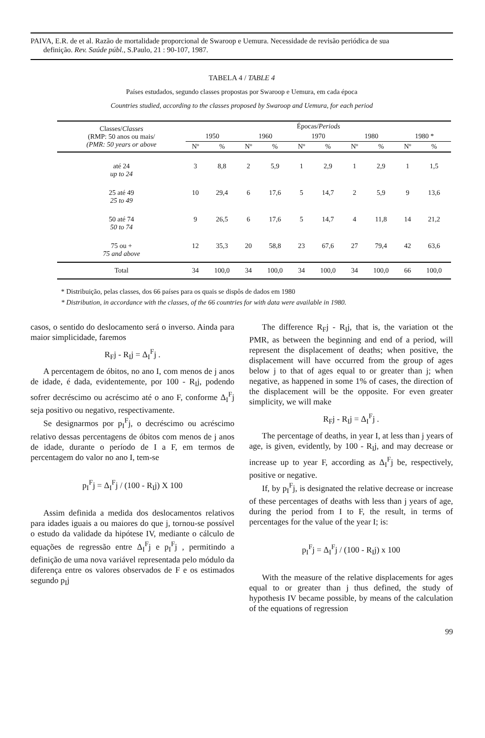PAIVA, E.R. de et al. Razão de mortalidade proporcional de Swaroop e Uemura. Necessidade de revisão periódica de sua
definição. Rev. Saúde públ., S.Paulo, 21 : 90-107, 1987.
TABELA 4 / TABLE 4
Países estudados, segundo classes propostas por Swaroop e Uemura, em cada época
Countries studied, according to the classes proposed by Swaroop and Uemura, for each period
| Classes/ Classes (RMP: 50 anos ou mais/ (PMR: 50 years or above | Épocas/ Periods | | | | | | | | | |
| --- | --- | --- | --- | --- | --- | --- | --- | --- | --- | --- |
| | 1950 | | 1960 | | 1970 | | 1980 | | 1980 * | |
| | Nº | % | Nº | % | Nº | % | Nº | % | Nº | % |
| até 24 up to 24 | 3 | 8,8 | 2 | 5,9 | 1 | 2,9 | 1 | 2,9 | 1 | 1,5 |
| 25 até 49 25 to 49 | 10 | 29,4 | 6 | 17,6 | 5 | 14,7 | 2 | 5,9 | 9 | 13,6 |
| 50 até 74 50 to 74 | 9 | 26,5 | 6 | 17,6 | 5 | 14,7 | 4 | 11,8 | 14 | 21,2 |
| 75 ou + 75 and above | 12 | 35,3 | 20 | 58,8 | 23 | 67,6 | 27 | 79,4 | 42 | 63,6 |
| Total | 34 | 100,0 | 34 | 100,0 | 34 | 100,0 | 34 | 100,0 | 66 | 100,0 |
* Distribuição, pelas classes, dos 66 países para os quais se dispôs de dados em 1980
* Distribution, in accordance with the classes, of the 66 countries for with data were available in 1980.
casos, o sentido do deslocamento será o inverso. Ainda para maior simplicidade, faremos
R<sub>F</sub>j - R<sub>I</sub>j = Δ<sub>I</sub><sup>F</sup>j .
A percentagem de óbitos, no ano I, com menos de j anos de idade, é dada, evidentemente, por 100 - R<sub>I</sub>j, podendo sofrer decréscimo ou acréscimo até o ano F, conforme Δ<sub>I</sub><sup>F</sup>j seja positivo ou negativo, respectivamente.
Se designarmos por p<sub>I</sub><sup>F</sup>j, o decréscimo ou acréscimo relativo dessas percentagens de óbitos com menos de j anos de idade, durante o período de I a F, em termos de percentagem do valor no ano I, tem-se
p<sub>I</sub><sup>F</sup>j = Δ<sub>I</sub><sup>F</sup>j / (100 - R<sub>I</sub>j) X 100
Assim definida a medida dos deslocamentos relativos para idades iguais a ou maiores do que j, tornou-se possível o estudo da validade da hipótese IV, mediante o cálculo de equações de regressão entre Δ<sub>I</sub><sup>F</sup>j e p<sub>I</sub><sup>F</sup>j , permitindo a definição de uma nova variável representada pelo módulo da diferença entre os valores observados de F e os estimados segundo p<sub>I</sub>j
The difference R<sub>F</sub>j - R<sub>I</sub>j, that is, the variation ot the PMR, as between the beginning and end of a period, will represent the displacement of deaths; when positive, the displacement will have occurred from the group of ages below j to that of ages equal to or greater than j; when negative, as happened in some 1% of cases, the direction of the displacement will be the opposite. For even greater simplicity, we will make
R<sub>F</sub>j - R<sub>I</sub>j = Δ<sub>I</sub><sup>F</sup>j .
The percentage of deaths, in year I, at less than j years of age, is given, evidently, by 100 - R<sub>I</sub>j, and may decrease or increase up to year F, according as Δ<sub>I</sub><sup>F</sup>j be, respectively, positive or negative.
If, by p<sub>I</sub><sup>F</sup>j, is designated the relative decrease or increase of these percentages of deaths with less than j years of age, during the period from I to F, the result, in terms of percentages for the value of the year I; is:
p<sub>I</sub><sup>F</sup>j = Δ<sub>I</sub><sup>F</sup>j / (100 - R<sub>I</sub>j) x 100
With the measure of the relative displacements for ages equal to or greater than j thus defined, the study of hypothesis IV became possible, by means of the calculation of the equations of regression
99